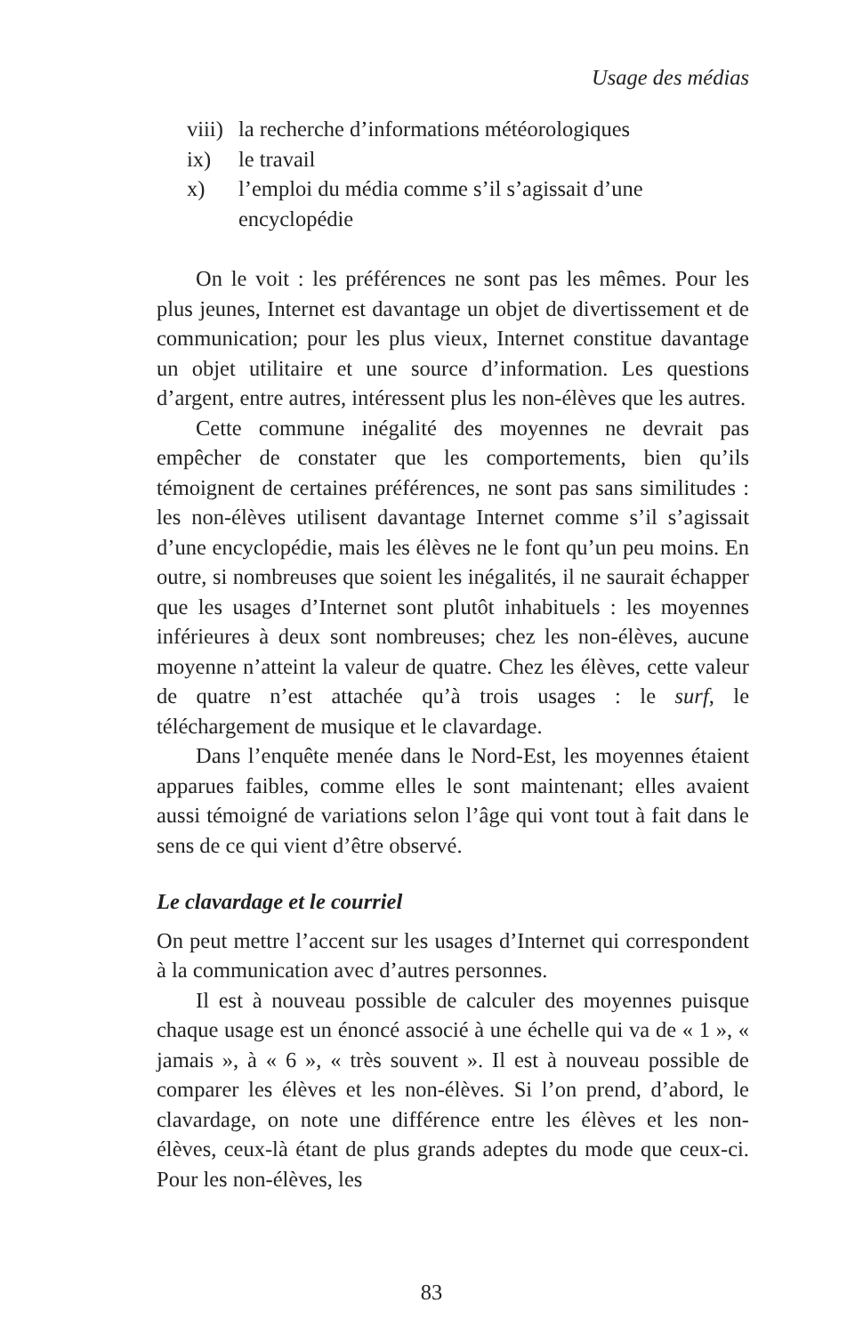Usage des médias
viii) la recherche d’informations météorologiques
ix) le travail
x) l’emploi du média comme s’il s’agissait d’une encyclopédie
On le voit : les préférences ne sont pas les mêmes. Pour les plus jeunes, Internet est davantage un objet de divertissement et de communication; pour les plus vieux, Internet constitue davantage un objet utilitaire et une source d’information. Les questions d’argent, entre autres, intéressent plus les non-élèves que les autres.
Cette commune inégalité des moyennes ne devrait pas empêcher de constater que les comportements, bien qu’ils témoignent de certaines préférences, ne sont pas sans similitudes : les non-élèves utilisent davantage Internet comme s’il s’agissait d’une encyclopédie, mais les élèves ne le font qu’un peu moins. En outre, si nombreuses que soient les inégalités, il ne saurait échapper que les usages d’Internet sont plutôt inhabituels : les moyennes inférieures à deux sont nombreuses; chez les non-élèves, aucune moyenne n’atteint la valeur de quatre. Chez les élèves, cette valeur de quatre n’est attachée qu’à trois usages : le surf, le téléchargement de musique et le clavardage.
Dans l’enquête menée dans le Nord-Est, les moyennes étaient apparues faibles, comme elles le sont maintenant; elles avaient aussi témoigné de variations selon l’âge qui vont tout à fait dans le sens de ce qui vient d’être observé.
Le clavardage et le courriel
On peut mettre l’accent sur les usages d’Internet qui correspondent à la communication avec d’autres personnes.
Il est à nouveau possible de calculer des moyennes puisque chaque usage est un énoncé associé à une échelle qui va de « 1 », « jamais », à « 6 », « très souvent ». Il est à nouveau possible de comparer les élèves et les non-élèves. Si l’on prend, d’abord, le clavardage, on note une différence entre les élèves et les non-élèves, ceux-là étant de plus grands adeptes du mode que ceux-ci. Pour les non-élèves, les
83